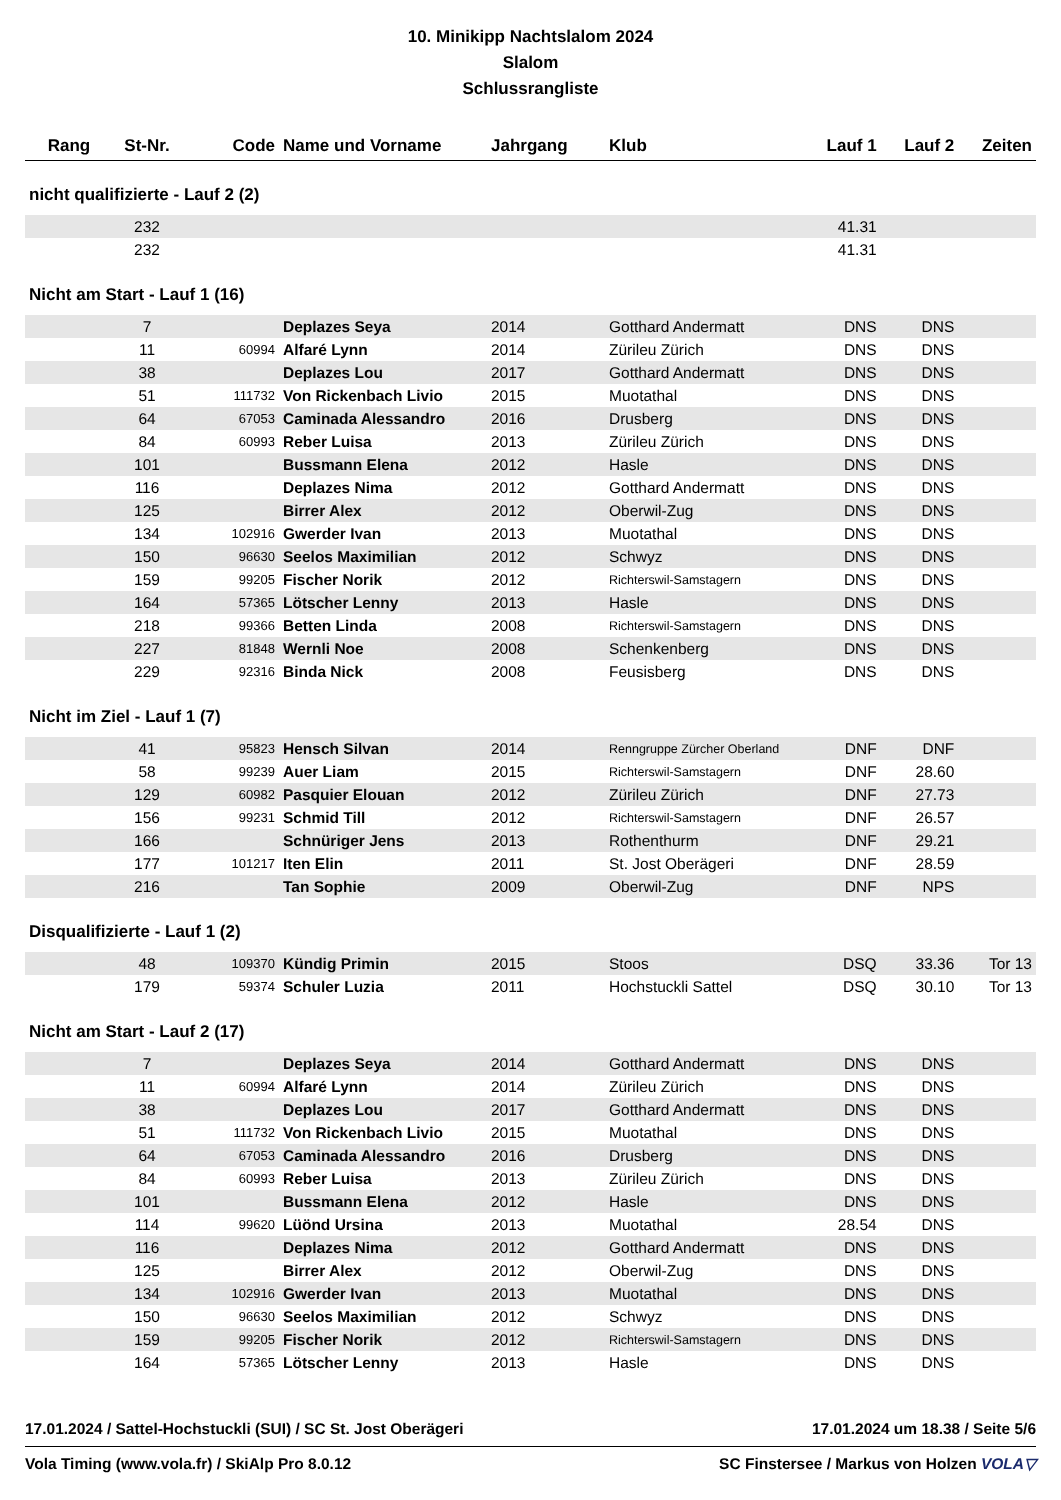10. Minikipp Nachtslalom 2024
Slalom
Schlussrangliste
| Rang | St-Nr. | Code | Name und Vorname | Jahrgang | Klub | Lauf 1 | Lauf 2 | Zeiten |
| --- | --- | --- | --- | --- | --- | --- | --- | --- |
| nicht qualifizierte - Lauf 2 (2) | | | | | | | | |
| | 232 | | | | | 41.31 | | |
| | 232 | | | | | 41.31 | | |
| Nicht am Start - Lauf 1 (16) | | | | | | | | |
| | 7 | | Deplazes Seya | 2014 | Gotthard Andermatt | DNS | DNS | |
| | 11 | 60994 | Alfaré Lynn | 2014 | Zürileu Zürich | DNS | DNS | |
| | 38 | | Deplazes Lou | 2017 | Gotthard Andermatt | DNS | DNS | |
| | 51 | 111732 | Von Rickenbach Livio | 2015 | Muotathal | DNS | DNS | |
| | 64 | 67053 | Caminada Alessandro | 2016 | Drusberg | DNS | DNS | |
| | 84 | 60993 | Reber Luisa | 2013 | Zürileu Zürich | DNS | DNS | |
| | 101 | | Bussmann Elena | 2012 | Hasle | DNS | DNS | |
| | 116 | | Deplazes Nima | 2012 | Gotthard Andermatt | DNS | DNS | |
| | 125 | | Birrer Alex | 2012 | Oberwil-Zug | DNS | DNS | |
| | 134 | 102916 | Gwerder Ivan | 2013 | Muotathal | DNS | DNS | |
| | 150 | 96630 | Seelos Maximilian | 2012 | Schwyz | DNS | DNS | |
| | 159 | 99205 | Fischer Norik | 2012 | Richterswil-Samstagern | DNS | DNS | |
| | 164 | 57365 | Lötscher Lenny | 2013 | Hasle | DNS | DNS | |
| | 218 | 99366 | Betten Linda | 2008 | Richterswil-Samstagern | DNS | DNS | |
| | 227 | 81848 | Wernli Noe | 2008 | Schenkenberg | DNS | DNS | |
| | 229 | 92316 | Binda Nick | 2008 | Feusisberg | DNS | DNS | |
| Nicht im Ziel - Lauf 1 (7) | | | | | | | | |
| | 41 | 95823 | Hensch Silvan | 2014 | Renngruppe Zürcher Oberland | DNF | DNF | |
| | 58 | 99239 | Auer Liam | 2015 | Richterswil-Samstagern | DNF | 28.60 | |
| | 129 | 60982 | Pasquier Elouan | 2012 | Zürileu Zürich | DNF | 27.73 | |
| | 156 | 99231 | Schmid Till | 2012 | Richterswil-Samstagern | DNF | 26.57 | |
| | 166 | | Schnüriger Jens | 2013 | Rothenthurm | DNF | 29.21 | |
| | 177 | 101217 | Iten Elin | 2011 | St. Jost Oberägeri | DNF | 28.59 | |
| | 216 | | Tan Sophie | 2009 | Oberwil-Zug | DNF | NPS | |
| Disqualifizierte - Lauf 1 (2) | | | | | | | | |
| | 48 | 109370 | Kündig Primin | 2015 | Stoos | DSQ | 33.36 | Tor 13 |
| | 179 | 59374 | Schuler Luzia | 2011 | Hochstuckli Sattel | DSQ | 30.10 | Tor 13 |
| Nicht am Start - Lauf 2 (17) | | | | | | | | |
| | 7 | | Deplazes Seya | 2014 | Gotthard Andermatt | DNS | DNS | |
| | 11 | 60994 | Alfaré Lynn | 2014 | Zürileu Zürich | DNS | DNS | |
| | 38 | | Deplazes Lou | 2017 | Gotthard Andermatt | DNS | DNS | |
| | 51 | 111732 | Von Rickenbach Livio | 2015 | Muotathal | DNS | DNS | |
| | 64 | 67053 | Caminada Alessandro | 2016 | Drusberg | DNS | DNS | |
| | 84 | 60993 | Reber Luisa | 2013 | Zürileu Zürich | DNS | DNS | |
| | 101 | | Bussmann Elena | 2012 | Hasle | DNS | DNS | |
| | 114 | 99620 | Lüönd Ursina | 2013 | Muotathal | 28.54 | DNS | |
| | 116 | | Deplazes Nima | 2012 | Gotthard Andermatt | DNS | DNS | |
| | 125 | | Birrer Alex | 2012 | Oberwil-Zug | DNS | DNS | |
| | 134 | 102916 | Gwerder Ivan | 2013 | Muotathal | DNS | DNS | |
| | 150 | 96630 | Seelos Maximilian | 2012 | Schwyz | DNS | DNS | |
| | 159 | 99205 | Fischer Norik | 2012 | Richterswil-Samstagern | DNS | DNS | |
| | 164 | 57365 | Lötscher Lenny | 2013 | Hasle | DNS | DNS | |
17.01.2024 / Sattel-Hochstuckli (SUI) / SC St. Jost Oberägeri 17.01.2024 um 18.38 / Seite 5/6
Vola Timing (www.vola.fr) / SkiAlp Pro 8.0.12 SC Finstersee / Markus von Holzen VOLA▽